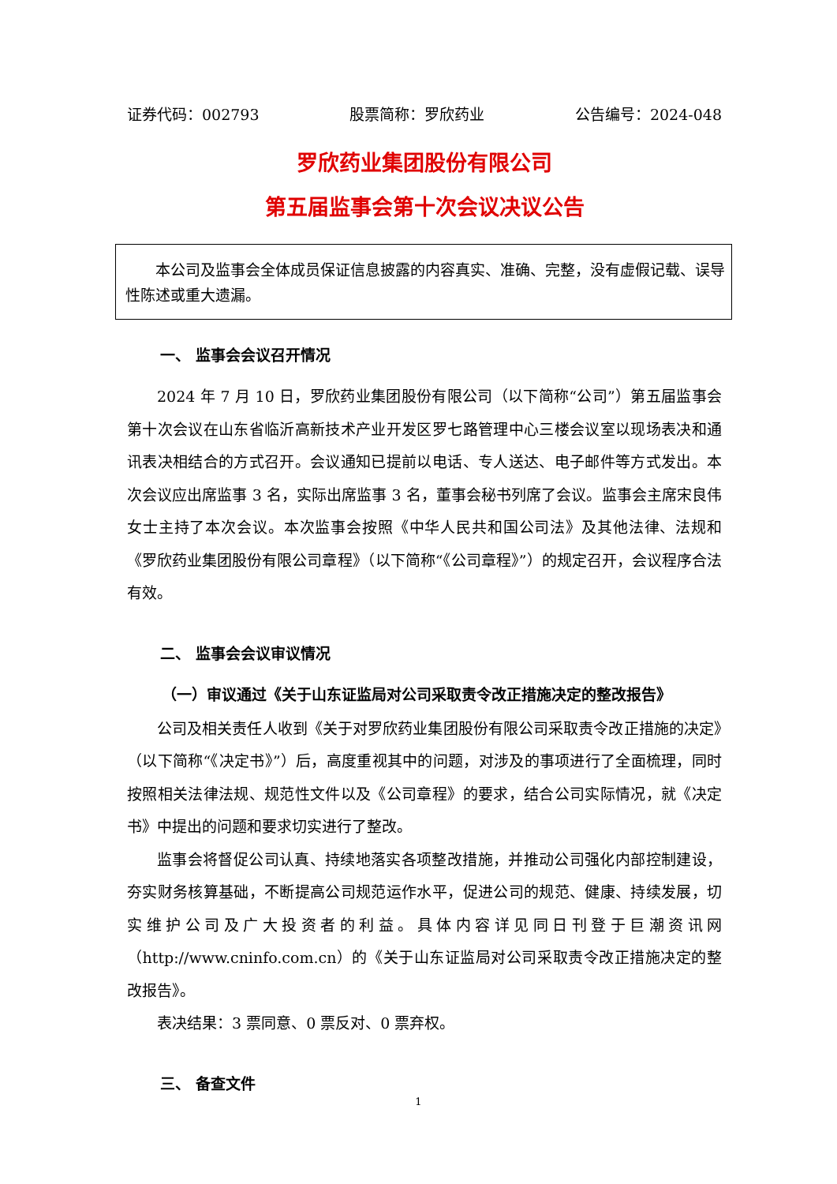证券代码：002793 股票简称：罗欣药业 公告编号：2024-048
罗欣药业集团股份有限公司
第五届监事会第十次会议决议公告
本公司及监事会全体成员保证信息披露的内容真实、准确、完整，没有虚假记载、误导性陈述或重大遗漏。
一、 监事会会议召开情况
2024 年 7 月 10 日，罗欣药业集团股份有限公司（以下简称“公司”）第五届监事会第十次会议在山东省临沂高新技术产业开发区罗七路管理中心三楼会议室以现场表决和通讯表决相结合的方式召开。会议通知已提前以电话、专人送达、电子邮件等方式发出。本次会议应出席监事 3 名，实际出席监事 3 名，董事会秘书列席了会议。监事会主席宋良伟女士主持了本次会议。本次监事会按照《中华人民共和国公司法》及其他法律、法规和《罗欣药业集团股份有限公司章程》（以下简称“《公司章程》”）的规定召开，会议程序合法有效。
二、 监事会会议审议情况
（一）审议通过《关于山东证监局对公司采取责令改正措施决定的整改报告》
公司及相关责任人收到《关于对罗欣药业集团股份有限公司采取责令改正措施的决定》（以下简称“《决定书》”）后，高度重视其中的问题，对涉及的事项进行了全面梳理，同时按照相关法律法规、规范性文件以及《公司章程》的要求，结合公司实际情况，就《决定书》中提出的问题和要求切实进行了整改。
监事会将督促公司认真、持续地落实各项整改措施，并推动公司强化内部控制建设，夯实财务核算基础，不断提高公司规范运作水平，促进公司的规范、健康、持续发展，切实维护公司及广大投资者的利益。具体内容详见同日刊登于巨潮资讯网（http://www.cninfo.com.cn）的《关于山东证监局对公司采取责令改正措施决定的整改报告》。
表决结果：3 票同意、0 票反对、0 票弃权。
三、 备查文件
1